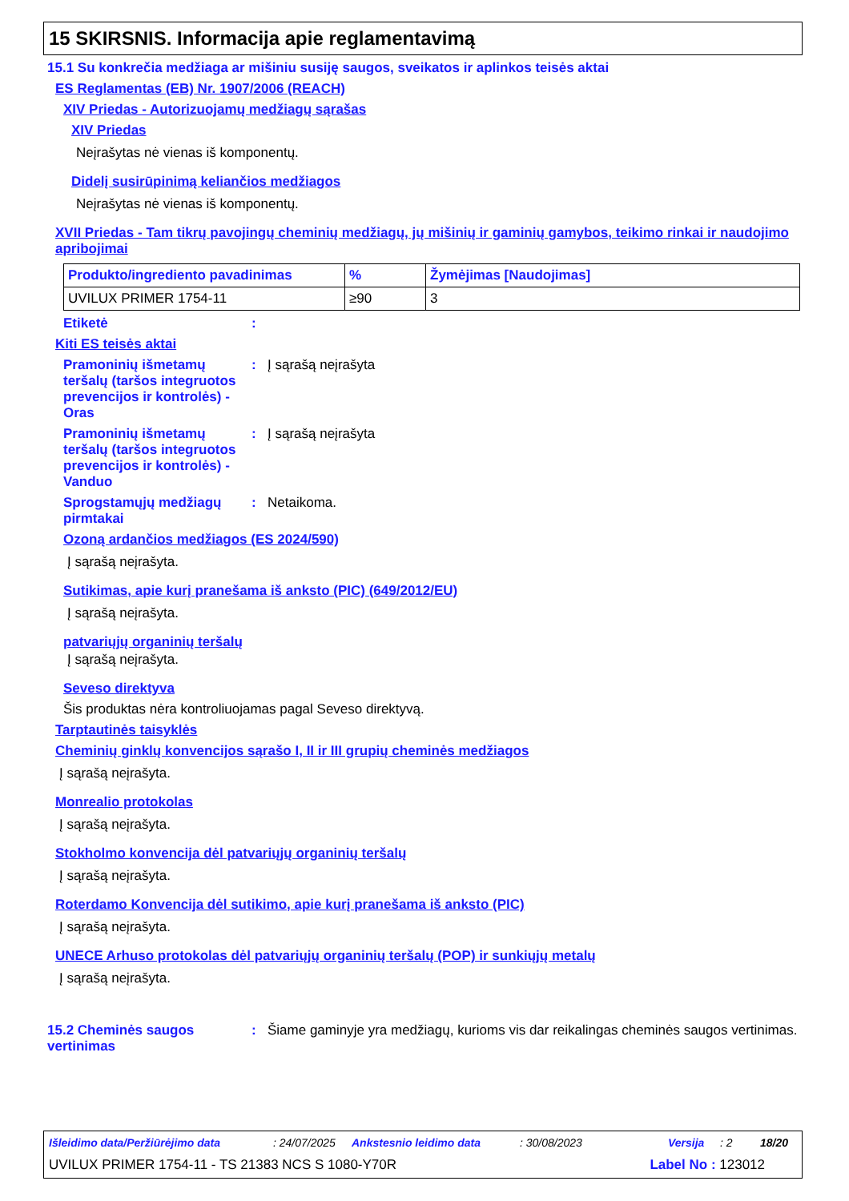15 SKIRSNIS. Informacija apie reglamentavimą
15.1 Su konkrečia medžiaga ar mišiniu susiję saugos, sveikatos ir aplinkos teisės aktai
ES Reglamentas (EB) Nr. 1907/2006 (REACH)
XIV Priedas - Autorizuojamų medžiagų sąrašas
XIV Priedas
Neįrašytas nė vienas iš komponentų.
Didelį susirūpinimą keliančios medžiagos
Neįrašytas nė vienas iš komponentų.
XVII Priedas - Tam tikrų pavojingų cheminių medžiagų, jų mišinių ir gaminių gamybos, teikimo rinkai ir naudojimo apribojimai
| Produkto/ingrediento pavadinimas | % | Žymėjimas [Naudojimas] |
| UVILUX PRIMER 1754-11 | ≥90 | 3 |
Etiketė :
Kiti ES teisės aktai
Pramoninių išmetamų teršalų (taršos integruotos prevencijos ir kontrolės) - Oras
: Į sąrašą neįrašyta
Pramoninių išmetamų teršalų (taršos integruotos prevencijos ir kontrolės) - Vanduo
: Į sąrašą neįrašyta
Sprogstamųjų medžiagų pirmtakai
: Netaikoma.
Ozoną ardančios medžiagos (ES 2024/590)
Į sąrašą neįrašyta.
Sutikimas, apie kurį pranešama iš anksto (PIC) (649/2012/EU)
Į sąrašą neįrašyta.
patvariųjų organinių teršalų
Į sąrašą neįrašyta.
Seveso direktyva
Šis produktas nėra kontroliuojamas pagal Seveso direktyvą.
Tarptautinės taisyklės
Cheminių ginklų konvencijos sąrašo I, II ir III grupių cheminės medžiagos
Į sąrašą neįrašyta.
Monrealio protokolas
Į sąrašą neįrašyta.
Stokholmo konvencija dėl patvariųjų organinių teršalų
Į sąrašą neįrašyta.
Roterdamo Konvencija dėl sutikimo, apie kurį pranešama iš anksto (PIC)
Į sąrašą neįrašyta.
UNECE Arhuso protokolas dėl patvariųjų organinių teršalų (POP) ir sunkiųjų metalų
Į sąrašą neįrašyta.
15.2 Cheminės saugos vertinimas
: Šiame gaminyje yra medžiagų, kurioms vis dar reikalingas cheminės saugos vertinimas.
Išleidimo data/Peržiūrėjimo data: 24/07/2025 Ankstesnio leidimo data: 30/08/2023 Versija: 2 18/20
UVILUX PRIMER 1754-11 - TS 21383 NCS S 1080-Y70R Label No : 123012